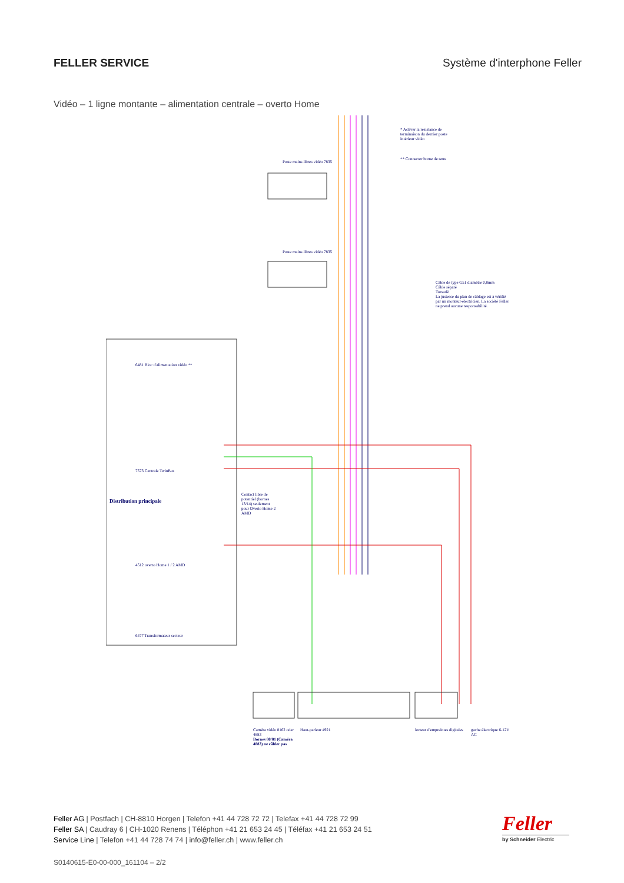FELLER SERVICE Système d'interphone Feller
Vidéo – 1 ligne montante – alimentation centrale – overto Home
Poste mains libres vidéo 7835
Poste mains libres vidéo 7835
6481 Bloc d'alimentation vidéo **
7573 Centrale TwinBus
Distribution principale
4512 overto Home 1 / 2 AMD
6477 Transformateur secteur
Contact libre de potentiel (bornes 13/14) seulement pour Overto Home 2 AMD
* Activer la résistance de terminaison du dernier poste intérieur vidéo
** Connecter borne de terre
Câble de type G51 diamètre 0,8mm
Câble séparé
Torsadé
La justesse du plan de câblage est à vérifié par un monteur-électricien. La société Feller ne prend aucune responsabilité.
Caméra vidéo 8162 oder 4883
Bornes 80/81 (Caméra 4883) ne câbler pas
Haut-parleur 4921 lecteur d'empreintes digitales
gache électrique 6-12V AC
Feller AG | Postfach | CH-8810 Horgen | Telefon +41 44 728 72 72 | Telefax +41 44 728 72 99
Feller SA | Caudray 6 | CH-1020 Renens | Téléphon +41 21 653 24 45 | Téléfax +41 21 653 24 51
Service Line | Telefon +41 44 728 74 74 | info@feller.ch | www.feller.ch
S0140615-E0-00-000_161104 – 2/2
Feller
by Schneider Electric